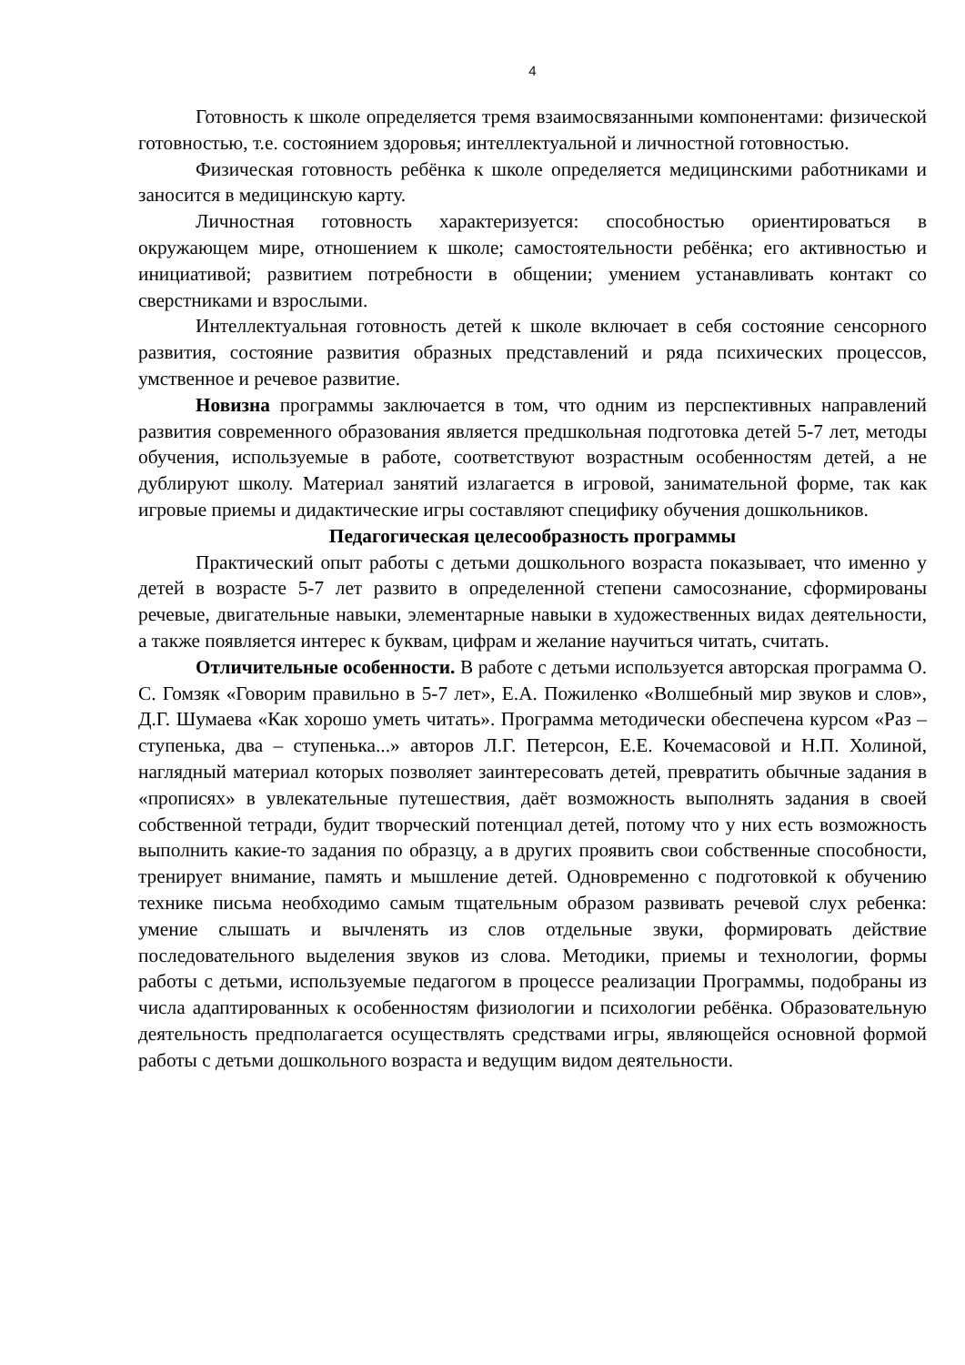4
Готовность к школе определяется тремя взаимосвязанными компонентами: физической готовностью, т.е. состоянием здоровья; интеллектуальной и личностной готовностью.
Физическая готовность ребёнка к школе определяется медицинскими работниками и заносится в медицинскую карту.
Личностная готовность характеризуется: способностью ориентироваться в окружающем мире, отношением к школе; самостоятельности ребёнка; его активностью и инициативой; развитием потребности в общении; умением устанавливать контакт со сверстниками и взрослыми.
Интеллектуальная готовность детей к школе включает в себя состояние сенсорного развития, состояние развития образных представлений и ряда психических процессов, умственное и речевое развитие.
Новизна программы заключается в том, что одним из перспективных направлений развития современного образования является предшкольная подготовка детей 5-7 лет, методы обучения, используемые в работе, соответствуют возрастным особенностям детей, а не дублируют школу. Материал занятий излагается в игровой, занимательной форме, так как игровые приемы и дидактические игры составляют специфику обучения дошкольников.
Педагогическая целесообразность программы
Практический опыт работы с детьми дошкольного возраста показывает, что именно у детей в возрасте 5-7 лет развито в определенной степени самосознание, сформированы речевые, двигательные навыки, элементарные навыки в художественных видах деятельности, а также появляется интерес к буквам, цифрам и желание научиться читать, считать.
Отличительные особенности. В работе с детьми используется авторская программа О. С. Гомзяк «Говорим правильно в 5-7 лет», Е.А. Пожиленко «Волшебный мир звуков и слов», Д.Г. Шумаева «Как хорошо уметь читать». Программа методически обеспечена курсом «Раз – ступенька, два – ступенька...» авторов Л.Г. Петерсон, Е.Е. Кочемасовой и Н.П. Холиной, наглядный материал которых позволяет заинтересовать детей, превратить обычные задания в «прописях» в увлекательные путешествия, даёт возможность выполнять задания в своей собственной тетради, будит творческий потенциал детей, потому что у них есть возможность выполнить какие-то задания по образцу, а в других проявить свои собственные способности, тренирует внимание, память и мышление детей. Одновременно с подготовкой к обучению технике письма необходимо самым тщательным образом развивать речевой слух ребенка: умение слышать и вычленять из слов отдельные звуки, формировать действие последовательного выделения звуков из слова. Методики, приемы и технологии, формы работы с детьми, используемые педагогом в процессе реализации Программы, подобраны из числа адаптированных к особенностям физиологии и психологии ребёнка. Образовательную деятельность предполагается осуществлять средствами игры, являющейся основной формой работы с детьми дошкольного возраста и ведущим видом деятельности.